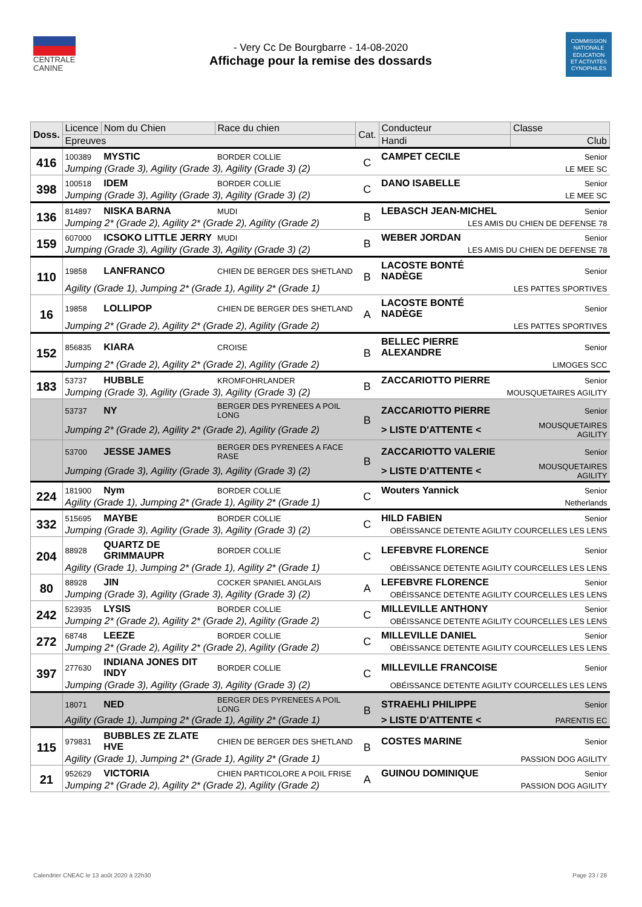CENTRALE
CANINE
- Very Cc De Bourgbarre - 14-08-2020
Affichage pour la remise des dossards
COMMISSION
NATIONALE
EDUCATION
ET ACTIVITÉS
CYNOPHILES
| Doss. | Licence | Nom du Chien | Race du chien | Cat. | Conducteur | | Classe |
| --- | --- | --- | --- | --- | --- | --- | --- |
| | Epreuves | | | | Handi | Club | |
| 416 | 100389 | MYSTIC | BORDER COLLIE | C | CAMPET CECILE | | Senior |
| | Jumping (Grade 3), Agility (Grade 3), Agility (Grade 3) (2) | | | | LE MEE SC | | |
| 398 | 100518 | IDEM | BORDER COLLIE | C | DANO ISABELLE | | Senior |
| | Jumping (Grade 3), Agility (Grade 3), Agility (Grade 3) (2) | | | | LE MEE SC | | |
| 136 | 814897 | NISKA BARNA | MUDI | B | LEBASCH JEAN-MICHEL | | Senior |
| | Jumping 2* (Grade 2), Agility 2* (Grade 2), Agility (Grade 2) | | | | LES AMIS DU CHIEN DE DEFENSE 78 | | |
| 159 | 607000 | ICSOKO LITTLE JERRY | MUDI | B | WEBER JORDAN | | Senior |
| | Jumping (Grade 3), Agility (Grade 3), Agility (Grade 3) (2) | | | | LES AMIS DU CHIEN DE DEFENSE 78 | | |
| 110 | 19858 | LANFRANCO | CHIEN DE BERGER DES SHETLAND | B | LACOSTE BONTÉ NADÈGE | | Senior |
| | Agility (Grade 1), Jumping 2* (Grade 1), Agility 2* (Grade 1) | | | | LES PATTES SPORTIVES | | |
| 16 | 19858 | LOLLIPOP | CHIEN DE BERGER DES SHETLAND | A | LACOSTE BONTÉ NADÈGE | | Senior |
| | Jumping 2* (Grade 2), Agility 2* (Grade 2), Agility (Grade 2) | | | | LES PATTES SPORTIVES | | |
| 152 | 856835 | KIARA | CROISE | B | BELLEC PIERRE ALEXANDRE | | Senior |
| | Jumping 2* (Grade 2), Agility 2* (Grade 2), Agility (Grade 2) | | | | LIMOGES SCC | | |
| 183 | 53737 | HUBBLE | KROMFOHRLANDER | B | ZACCARIOTTO PIERRE | | Senior |
| | Jumping (Grade 3), Agility (Grade 3), Agility (Grade 3) (2) | | | | MOUSQUETAIRES AGILITY | | |
| | 53737 | NY | BERGER DES PYRENEES A POIL LONG | B | ZACCARIOTTO PIERRE | | Senior |
| | Jumping 2* (Grade 2), Agility 2* (Grade 2), Agility (Grade 2) | | | | > LISTE D'ATTENTE < | MOUSQUETAIRES AGILITY | |
| | 53700 | JESSE JAMES | BERGER DES PYRENEES A FACE RASE | B | ZACCARIOTTO VALERIE | | Senior |
| | Jumping (Grade 3), Agility (Grade 3), Agility (Grade 3) (2) | | | | > LISTE D'ATTENTE < | MOUSQUETAIRES AGILITY | |
| 224 | 181900 | Nym | BORDER COLLIE | C | Wouters Yannick | | Senior |
| | Agility (Grade 1), Jumping 2* (Grade 1), Agility 2* (Grade 1) | | | | Netherlands | | |
| 332 | 515695 | MAYBE | BORDER COLLIE | C | HILD FABIEN | | Senior |
| | Jumping (Grade 3), Agility (Grade 3), Agility (Grade 3) (2) | | | | OBÉISSANCE DETENTE AGILITY COURCELLES LES LENS | | |
| 204 | 88928 | QUARTZ DE GRIMMAUPR | BORDER COLLIE | C | LEFEBVRE FLORENCE | | Senior |
| | Agility (Grade 1), Jumping 2* (Grade 1), Agility 2* (Grade 1) | | | | OBÉISSANCE DETENTE AGILITY COURCELLES LES LENS | | |
| 80 | 88928 | JIN | COCKER SPANIEL ANGLAIS | A | LEFEBVRE FLORENCE | | Senior |
| | Jumping (Grade 3), Agility (Grade 3), Agility (Grade 3) (2) | | | | OBÉISSANCE DETENTE AGILITY COURCELLES LES LENS | | |
| 242 | 523935 | LYSIS | BORDER COLLIE | C | MILLEVILLE ANTHONY | | Senior |
| | Jumping 2* (Grade 2), Agility 2* (Grade 2), Agility (Grade 2) | | | | OBÉISSANCE DETENTE AGILITY COURCELLES LES LENS | | |
| 272 | 68748 | LEEZE | BORDER COLLIE | C | MILLEVILLE DANIEL | | Senior |
| | Jumping 2* (Grade 2), Agility 2* (Grade 2), Agility (Grade 2) | | | | OBÉISSANCE DETENTE AGILITY COURCELLES LES LENS | | |
| 397 | 277630 | INDIANA JONES DIT INDY | BORDER COLLIE | C | MILLEVILLE FRANCOISE | | Senior |
| | Jumping (Grade 3), Agility (Grade 3), Agility (Grade 3) (2) | | | | OBÉISSANCE DETENTE AGILITY COURCELLES LES LENS | | |
| | 18071 | NED | BERGER DES PYRENEES A POIL LONG | B | STRAEHLI PHILIPPE | | Senior |
| | Agility (Grade 1), Jumping 2* (Grade 1), Agility 2* (Grade 1) | | | | > LISTE D'ATTENTE < | PARENTIS EC | |
| 115 | 979831 | BUBBLES ZE ZLATE HVE | CHIEN DE BERGER DES SHETLAND | B | COSTES MARINE | | Senior |
| | Agility (Grade 1), Jumping 2* (Grade 1), Agility 2* (Grade 1) | | | | PASSION DOG AGILITY | | |
| 21 | 952629 | VICTORIA | CHIEN PARTICOLORE A POIL FRISE | A | GUINOU DOMINIQUE | | Senior |
| | Jumping 2* (Grade 2), Agility 2* (Grade 2), Agility (Grade 2) | | | | PASSION DOG AGILITY | | |
Calendrier CNEAC le 13 août 2020 à 22h30
Page 23 / 28